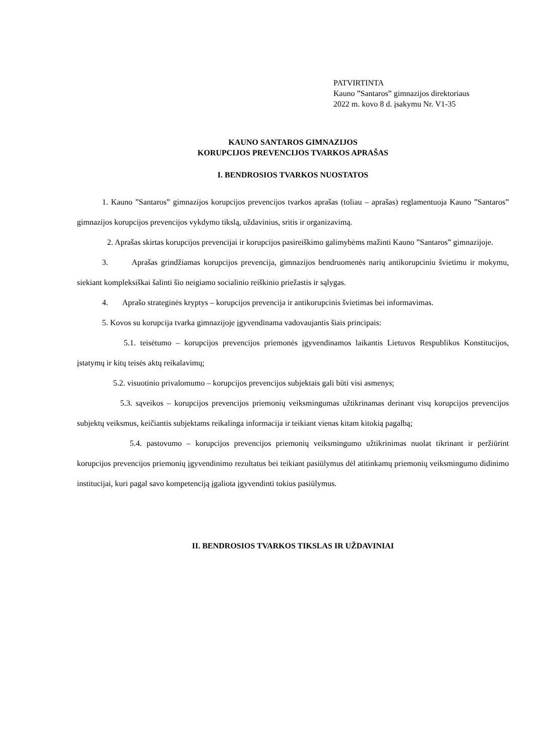PATVIRTINTA
Kauno ”Santaros” gimnazijos direktoriaus
2022 m. kovo 8 d. įsakymu Nr. V1-35
KAUNO SANTAROS GIMNAZIJOS
KORUPCIJOS PREVENCIJOS TVARKOS APRAŠAS
I. BENDROSIOS TVARKOS NUOSTATOS
1. Kauno ”Santaros” gimnazijos korupcijos prevencijos tvarkos aprašas (toliau – aprašas) reglamentuoja Kauno ”Santaros” gimnazijos korupcijos prevencijos vykdymo tikslą, uždavinius, sritis ir organizavimą.
2. Aprašas skirtas korupcijos prevencijai ir korupcijos pasireiškimo galimybėms mažinti Kauno ”Santaros” gimnazijoje.
3. Aprašas grindžiamas korupcijos prevencija, gimnazijos bendruomenės narių antikorupciniu švietimu ir mokymu, siekiant kompleksiškai šalinti šio neigiamo socialinio reiškinio priežastis ir sąlygas.
4. Aprašo strateginės kryptys – korupcijos prevencija ir antikorupcinis švietimas bei informavimas.
5. Kovos su korupcija tvarka gimnazijoje įgyvendinama vadovaujantis šiais principais:
5.1. teisėtumo – korupcijos prevencijos priemonės įgyvendinamos laikantis Lietuvos Respublikos Konstitucijos, įstatymų ir kitų teisės aktų reikalavimų;
5.2. visuotinio privalomumo – korupcijos prevencijos subjektais gali būti visi asmenys;
5.3. sąveikos – korupcijos prevencijos priemonių veiksmingumas užtikrinamas derinant visų korupcijos prevencijos subjektų veiksmus, keičiantis subjektams reikalinga informacija ir teikiant vienas kitam kitokią pagalbą;
5.4. pastovumo – korupcijos prevencijos priemonių veiksmingumo užtikrinimas nuolat tikrinant ir peržiūrint korupcijos prevencijos priemonių įgyvendinimo rezultatus bei teikiant pasiūlymus dėl atitinkamų priemonių veiksmingumo didinimo institucijai, kuri pagal savo kompetenciją įgaliota įgyvendinti tokius pasiūlymus.
II. BENDROSIOS TVARKOS TIKSLAS IR UŽDAVINIAI